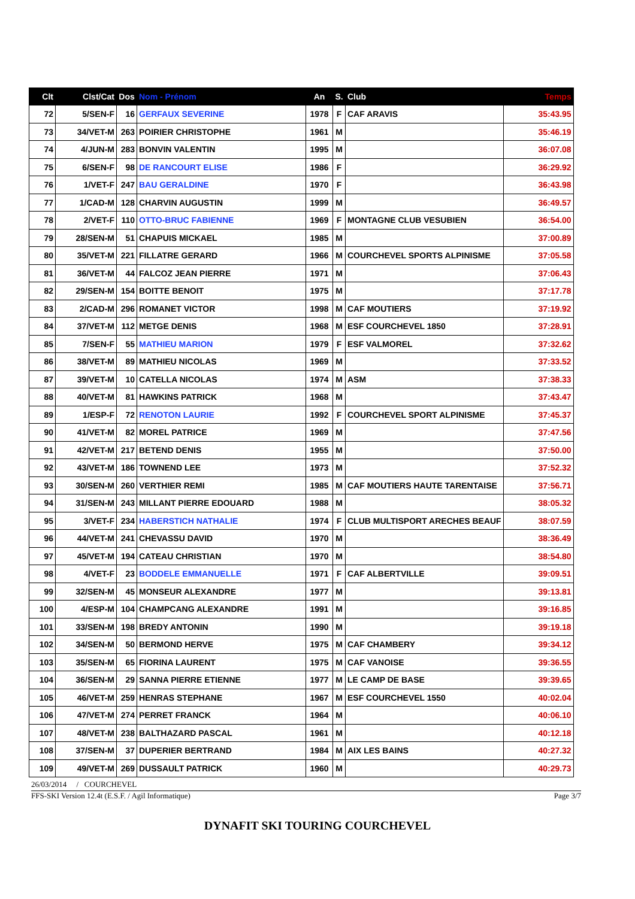| Clt | Clst/Cat | Dos | Nom - Prénom | An | S. | Club | Temps |
| --- | --- | --- | --- | --- | --- | --- | --- |
| 72 | 5/SEN-F | 16 | GERFAUX SEVERINE | 1978 | F | CAF ARAVIS | 35:43.95 |
| 73 | 34/VET-M | 263 | POIRIER CHRISTOPHE | 1961 | M | | 35:46.19 |
| 74 | 4/JUN-M | 283 | BONVIN VALENTIN | 1995 | M | | 36:07.08 |
| 75 | 6/SEN-F | 98 | DE RANCOURT ELISE | 1986 | F | | 36:29.92 |
| 76 | 1/VET-F | 247 | BAU GERALDINE | 1970 | F | | 36:43.98 |
| 77 | 1/CAD-M | 128 | CHARVIN AUGUSTIN | 1999 | M | | 36:49.57 |
| 78 | 2/VET-F | 110 | OTTO-BRUC FABIENNE | 1969 | F | MONTAGNE CLUB VESUBIEN | 36:54.00 |
| 79 | 28/SEN-M | 51 | CHAPUIS MICKAEL | 1985 | M | | 37:00.89 |
| 80 | 35/VET-M | 221 | FILLATRE GERARD | 1966 | M | COURCHEVEL SPORTS ALPINISME | 37:05.58 |
| 81 | 36/VET-M | 44 | FALCOZ JEAN PIERRE | 1971 | M | | 37:06.43 |
| 82 | 29/SEN-M | 154 | BOITTE BENOIT | 1975 | M | | 37:17.78 |
| 83 | 2/CAD-M | 296 | ROMANET VICTOR | 1998 | M | CAF MOUTIERS | 37:19.92 |
| 84 | 37/VET-M | 112 | METGE DENIS | 1968 | M | ESF COURCHEVEL 1850 | 37:28.91 |
| 85 | 7/SEN-F | 55 | MATHIEU MARION | 1979 | F | ESF VALMOREL | 37:32.62 |
| 86 | 38/VET-M | 89 | MATHIEU NICOLAS | 1969 | M | | 37:33.52 |
| 87 | 39/VET-M | 10 | CATELLA NICOLAS | 1974 | M | ASM | 37:38.33 |
| 88 | 40/VET-M | 81 | HAWKINS PATRICK | 1968 | M | | 37:43.47 |
| 89 | 1/ESP-F | 72 | RENOTON LAURIE | 1992 | F | COURCHEVEL SPORT ALPINISME | 37:45.37 |
| 90 | 41/VET-M | 82 | MOREL PATRICE | 1969 | M | | 37:47.56 |
| 91 | 42/VET-M | 217 | BETEND DENIS | 1955 | M | | 37:50.00 |
| 92 | 43/VET-M | 186 | TOWNEND LEE | 1973 | M | | 37:52.32 |
| 93 | 30/SEN-M | 260 | VERTHIER REMI | 1985 | M | CAF MOUTIERS HAUTE TARENTAISE | 37:56.71 |
| 94 | 31/SEN-M | 243 | MILLANT PIERRE EDOUARD | 1988 | M | | 38:05.32 |
| 95 | 3/VET-F | 234 | HABERSTICH NATHALIE | 1974 | F | CLUB MULTISPORT ARECHES BEAUF | 38:07.59 |
| 96 | 44/VET-M | 241 | CHEVASSU DAVID | 1970 | M | | 38:36.49 |
| 97 | 45/VET-M | 194 | CATEAU CHRISTIAN | 1970 | M | | 38:54.80 |
| 98 | 4/VET-F | 23 | BODDELE EMMANUELLE | 1971 | F | CAF ALBERTVILLE | 39:09.51 |
| 99 | 32/SEN-M | 45 | MONSEUR ALEXANDRE | 1977 | M | | 39:13.81 |
| 100 | 4/ESP-M | 104 | CHAMPCANG ALEXANDRE | 1991 | M | | 39:16.85 |
| 101 | 33/SEN-M | 198 | BREDY ANTONIN | 1990 | M | | 39:19.18 |
| 102 | 34/SEN-M | 50 | BERMOND HERVE | 1975 | M | CAF CHAMBERY | 39:34.12 |
| 103 | 35/SEN-M | 65 | FIORINA LAURENT | 1975 | M | CAF VANOISE | 39:36.55 |
| 104 | 36/SEN-M | 29 | SANNA PIERRE ETIENNE | 1977 | M | LE CAMP DE BASE | 39:39.65 |
| 105 | 46/VET-M | 259 | HENRAS STEPHANE | 1967 | M | ESF COURCHEVEL 1550 | 40:02.04 |
| 106 | 47/VET-M | 274 | PERRET FRANCK | 1964 | M | | 40:06.10 |
| 107 | 48/VET-M | 238 | BALTHAZARD PASCAL | 1961 | M | | 40:12.18 |
| 108 | 37/SEN-M | 37 | DUPERIER BERTRAND | 1984 | M | AIX LES BAINS | 40:27.32 |
| 109 | 49/VET-M | 269 | DUSSAULT PATRICK | 1960 | M | | 40:29.73 |
26/03/2014 / COURCHEVEL
FFS-SKI Version 12.4t (E.S.F. / Agil Informatique) Page 3/7
DYNAFIT SKI TOURING COURCHEVEL